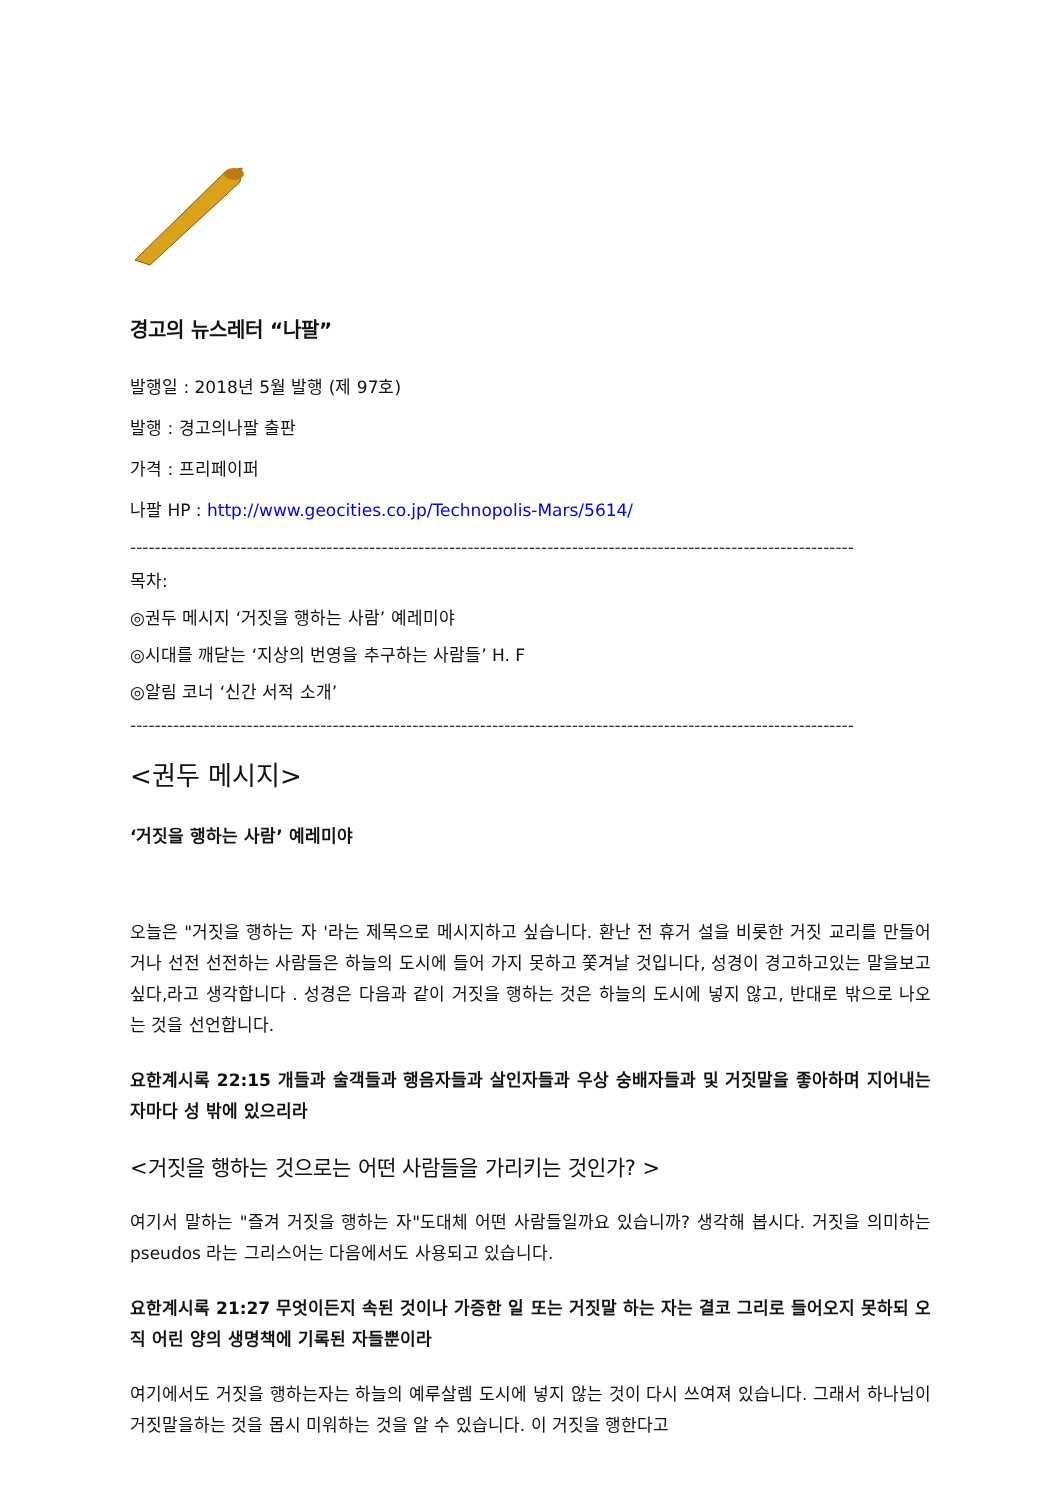경고의 뉴스레터 “나팔”
발행일 : 2018년 5월 발행 (제 97호)
발행 : 경고의나팔 출판
가격 : 프리페이퍼
나팔 HP : http://www.geocities.co.jp/Technopolis-Mars/5614/
----------------------------------------------------------------------------------------------------------------------
목차:
◎권두 메시지 ‘거짓을 행하는 사람’ 예레미야
◎시대를 깨닫는 ‘지상의 번영을 추구하는 사람들’ H. F
◎알림 코너 ‘신간 서적 소개’
----------------------------------------------------------------------------------------------------------------------
<권두 메시지>
‘거짓을 행하는 사람’ 예레미야
오늘은 "거짓을 행하는 자 '라는 제목으로 메시지하고 싶습니다. 환난 전 휴거 설을 비롯한 거짓 교리를 만들어거나 선전 선전하는 사람들은 하늘의 도시에 들어 가지 못하고 쫓겨날 것입니다, 성경이 경고하고있는 말을보고 싶다,라고 생각합니다 . 성경은 다음과 같이 거짓을 행하는 것은 하늘의 도시에 넣지 않고, 반대로 밖으로 나오는 것을 선언합니다.
요한계시록 22:15 개들과 술객들과 행음자들과 살인자들과 우상 숭배자들과 및 거짓말을 좋아하며 지어내는 자마다 성 밖에 있으리라
<거짓을 행하는 것으로는 어떤 사람들을 가리키는 것인가? >
여기서 말하는 "즐겨 거짓을 행하는 자"도대체 어떤 사람들일까요 있습니까? 생각해 봅시다. 거짓을 의미하는 pseudos 라는 그리스어는 다음에서도 사용되고 있습니다.
요한계시록 21:27 무엇이든지 속된 것이나 가증한 일 또는 거짓말 하는 자는 결코 그리로 들어오지 못하되 오직 어린 양의 생명책에 기록된 자들뿐이라
여기에서도 거짓을 행하는자는 하늘의 예루살렘 도시에 넣지 않는 것이 다시 쓰여져 있습니다. 그래서 하나님이 거짓말을하는 것을 몹시 미워하는 것을 알 수 있습니다. 이 거짓을 행한다고